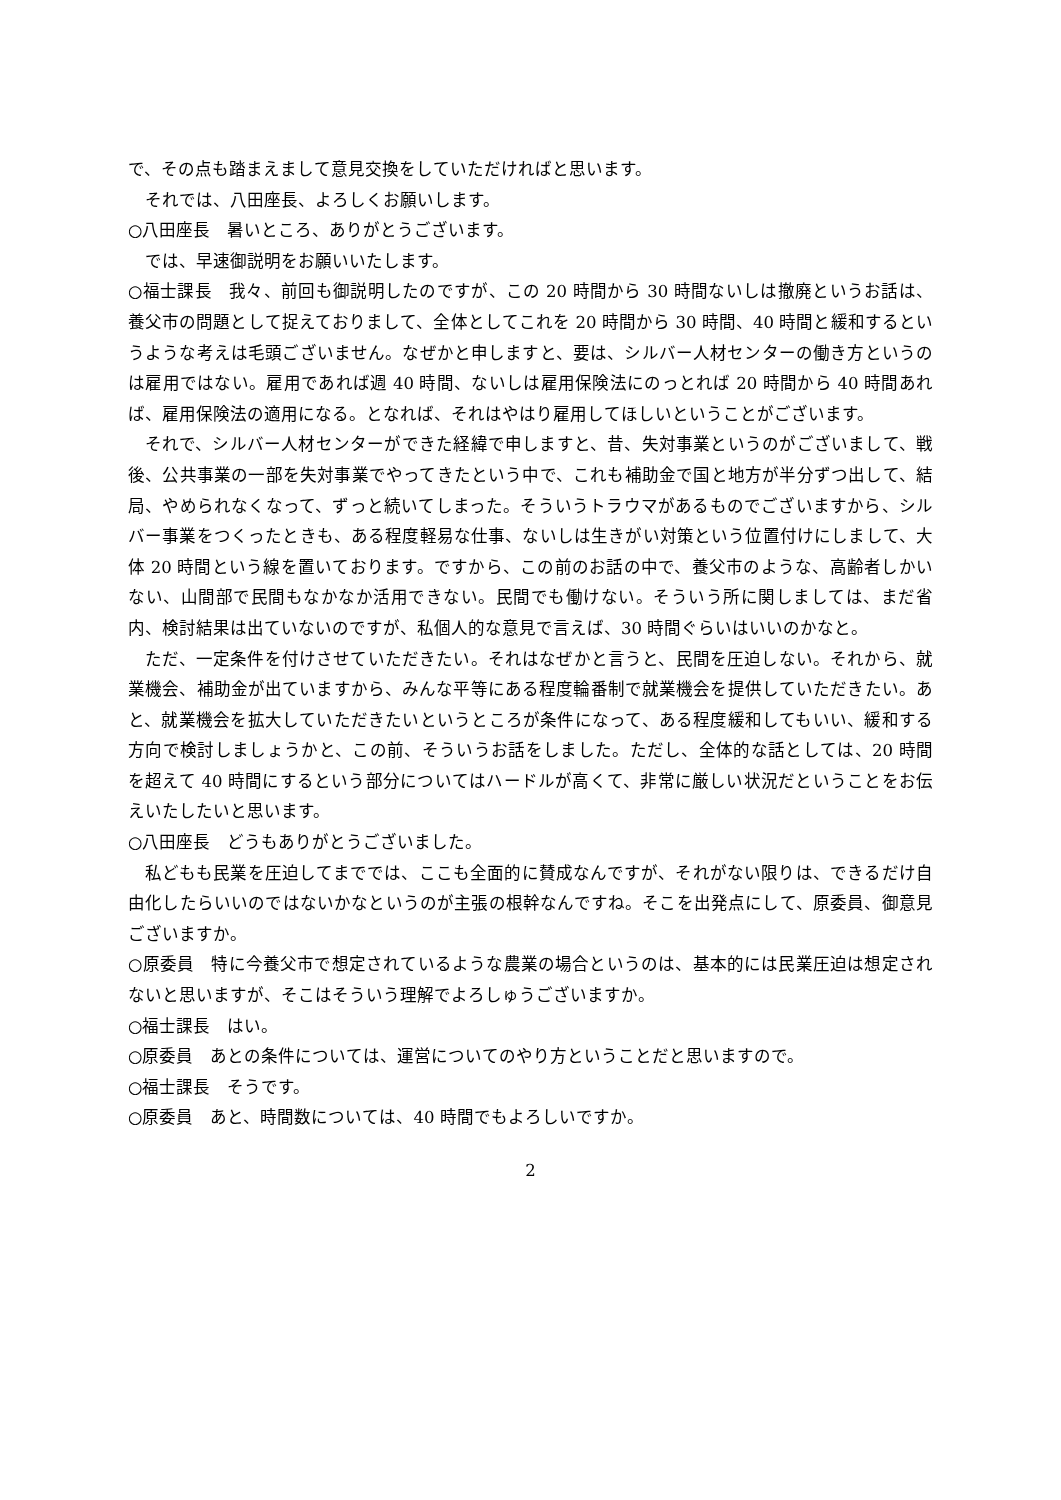で、その点も踏まえまして意見交換をしていただければと思います。
それでは、八田座長、よろしくお願いします。
○八田座長　暑いところ、ありがとうございます。
では、早速御説明をお願いいたします。
○福士課長　我々、前回も御説明したのですが、この 20 時間から 30 時間ないしは撤廃というお話は、養父市の問題として捉えておりまして、全体としてこれを 20 時間から 30 時間、40 時間と緩和するというような考えは毛頭ございません。なぜかと申しますと、要は、シルバー人材センターの働き方というのは雇用ではない。雇用であれば週 40 時間、ないしは雇用保険法にのっとれば 20 時間から 40 時間あれば、雇用保険法の適用になる。となれば、それはやはり雇用してほしいということがございます。
それで、シルバー人材センターができた経緯で申しますと、昔、失対事業というのがございまして、戦後、公共事業の一部を失対事業でやってきたという中で、これも補助金で国と地方が半分ずつ出して、結局、やめられなくなって、ずっと続いてしまった。そういうトラウマがあるものでございますから、シルバー事業をつくったときも、ある程度軽易な仕事、ないしは生きがい対策という位置付けにしまして、大体 20 時間という線を置いております。ですから、この前のお話の中で、養父市のような、高齢者しかいない、山間部で民間もなかなか活用できない。民間でも働けない。そういう所に関しましては、まだ省内、検討結果は出ていないのですが、私個人的な意見で言えば、30 時間ぐらいはいいのかなと。
ただ、一定条件を付けさせていただきたい。それはなぜかと言うと、民間を圧迫しない。それから、就業機会、補助金が出ていますから、みんな平等にある程度輪番制で就業機会を提供していただきたい。あと、就業機会を拡大していただきたいというところが条件になって、ある程度緩和してもいい、緩和する方向で検討しましょうかと、この前、そういうお話をしました。ただし、全体的な話としては、20 時間を超えて 40 時間にするという部分についてはハードルが高くて、非常に厳しい状況だということをお伝えいたしたいと思います。
○八田座長　どうもありがとうございました。
私どもも民業を圧迫してまででは、ここも全面的に賛成なんですが、それがない限りは、できるだけ自由化したらいいのではないかなというのが主張の根幹なんですね。そこを出発点にして、原委員、御意見ございますか。
○原委員　特に今養父市で想定されているような農業の場合というのは、基本的には民業圧迫は想定されないと思いますが、そこはそういう理解でよろしゅうございますか。
○福士課長　はい。
○原委員　あとの条件については、運営についてのやり方ということだと思いますので。
○福士課長　そうです。
○原委員　あと、時間数については、40 時間でもよろしいですか。
2